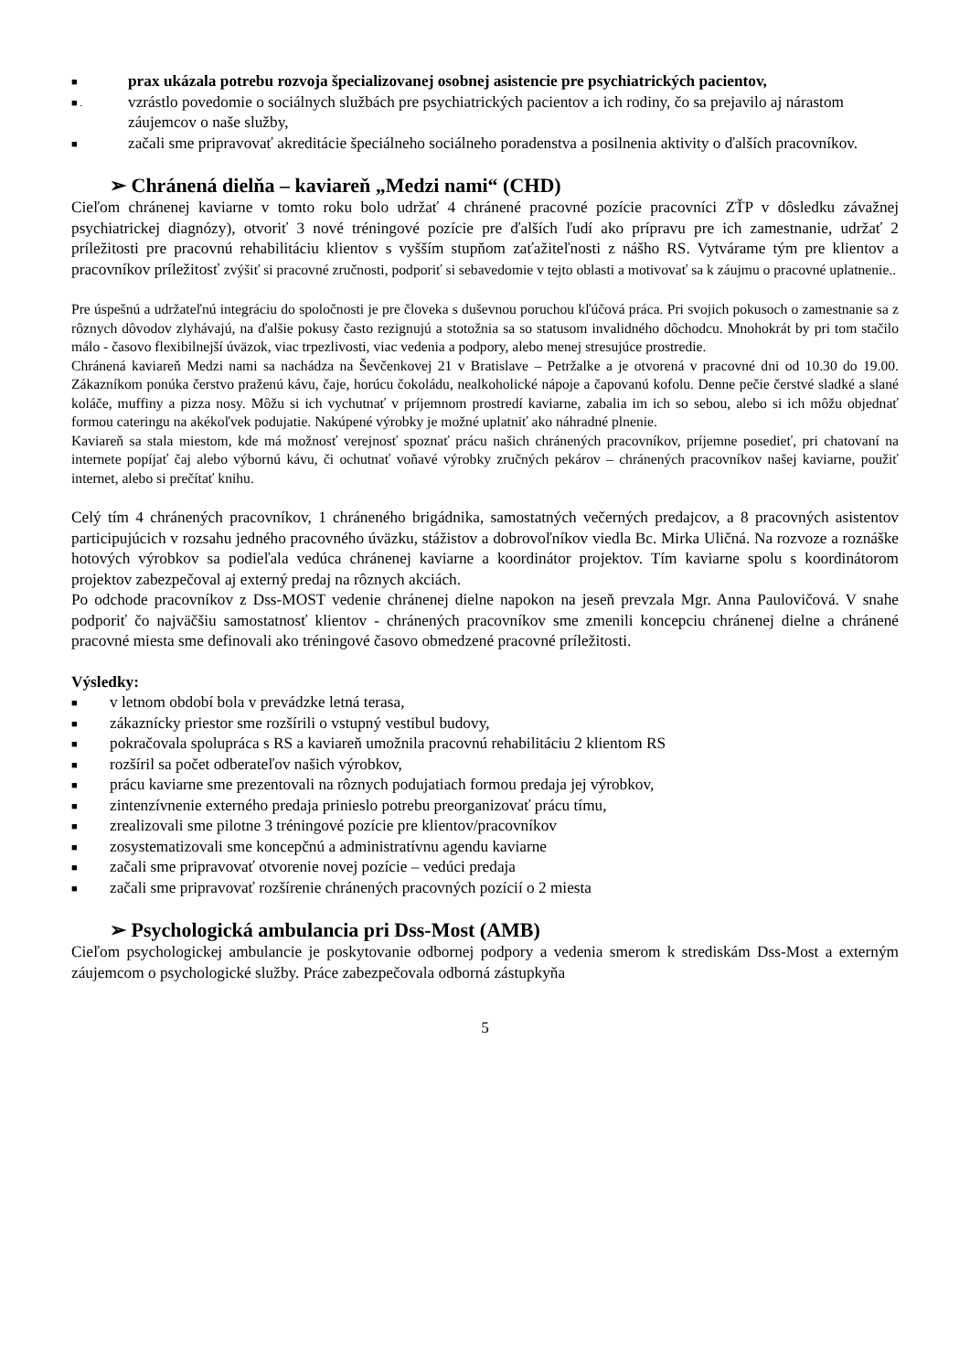■ prax ukázala potrebu rozvoja špecializovanej osobnej asistencie pre psychiatrických pacientov,
■ . vzrástlo povedomie o sociálnych službách pre psychiatrických pacientov a ich rodiny, čo sa prejavilo aj nárastom záujemcov o naše služby,
■ začali sme pripravovať akreditácie špeciálneho sociálneho poradenstva a posilnenia aktivity o ďalších pracovníkov.
➢ Chránená dielňa – kaviareň „Medzi nami“ (CHD)
Cieľom chránenej kaviarne v tomto roku bolo udržať 4 chránené pracovné pozície pracovníci ZŤP v dôsledku závažnej psychiatrickej diagnózy), otvoriť 3 nové tréningové pozície pre ďalších ľudí ako prípravu pre ich zamestnanie, udržať 2 príležitosti pre pracovnú rehabilitáciu klientov s vyšším stupňom zaťažiteľnosti z nášho RS. Vytvárame tým pre klientov a pracovníkov príležitosť zvýšiť si pracovné zručnosti, podporiť si sebavedomie v tejto oblasti a motivovať sa k záujmu o pracovné uplatnenie..
Pre úspešnú a udržateľnú integráciu do spoločnosti je pre človeka s duševnou poruchou kľúčová práca. Pri svojich pokusoch o zamestnanie sa z rôznych dôvodov zlyhávajú, na ďalšie pokusy často rezignujú a stotožnia sa so statusom invalidného dôchodcu. Mnohokrát by pri tom stačilo málo - časovo flexibilnejší úväzok, viac trpezlivosti, viac vedenia a podpory, alebo menej stresujúce prostredie.
Chránená kaviareň Medzi nami sa nachádza na Ševčenkovej 21 v Bratislave – Petržalke a je otvorená v pracovné dni od 10.30 do 19.00. Zákazníkom ponúka čerstvo praženú kávu, čaje, horúcu čokoládu, nealkoholické nápoje a čapovanú kofolu. Denne pečie čerstvé sladké a slané koláče, muffiny a pizza nosy. Môžu si ich vychutnať v príjemnom prostredí kaviarne, zabalia im ich so sebou, alebo si ich môžu objednať formou cateringu na akékoľvek podujatie. Nakúpené výrobky je možné uplatniť ako náhradné plnenie.
Kaviareň sa stala miestom, kde má možnosť verejnosť spoznať prácu našich chránených pracovníkov, príjemne posedieť, pri chatovaní na internete popíjať čaj alebo výbornú kávu, či ochutnať voňavé výrobky zručných pekárov – chránených pracovníkov našej kaviarne, použiť internet, alebo si prečítať knihu.
Celý tím 4 chránených pracovníkov, 1 chráneného brigádnika, samostatných večerných predajcov, a 8 pracovných asistentov participujúcich v rozsahu jedného pracovného úväzku, stážistov a dobrovoľníkov viedla Bc. Mirka Uličná. Na rozvoze a roznáške hotových výrobkov sa podieľala vedúca chránenej kaviarne a koordinátor projektov. Tím kaviarne spolu s koordinátorom projektov zabezpečoval aj externý predaj na rôznych akciách.
Po odchode pracovníkov z Dss-MOST vedenie chránenej dielne napokon na jeseň prevzala Mgr. Anna Paulovičová. V snahe podporiť čo najväčšiu samostatnosť klientov - chránených pracovníkov sme zmenili koncepciu chránenej dielne a chránené pracovné miesta sme definovali ako tréningové časovo obmedzené pracovné príležitosti.
Výsledky:
■ v letnom období bola v prevádzke letná terasa,
■ zákaznícky priestor sme rozšírili o vstupný vestibul budovy,
■ pokračovala spolupráca s RS a kaviareň umožnila pracovnú rehabilitáciu 2 klientom RS
■ rozšíril sa počet odberateľov našich výrobkov,
■ prácu kaviarne sme prezentovali na rôznych podujatiach formou predaja jej výrobkov,
■ zintenzívnenie externého predaja prinieslo potrebu preorganizovať prácu tímu,
■ zrealizovali sme pilotne 3 tréningové pozície pre klientov/pracovníkov
■ zosystematizovali sme koncepčnú a administratívnu agendu kaviarne
■ začali sme pripravovať otvorenie novej pozície – vedúci predaja
■ začali sme pripravovať rozšírenie chránených pracovných pozícií o 2 miesta
➢ Psychologická ambulancia pri Dss-Most (AMB)
Cieľom psychologickej ambulancie je poskytovanie odbornej podpory a vedenia smerom k strediskám Dss-Most a externým záujemcom o psychologické služby. Práce zabezpečovala odborná zástupkyňa
5